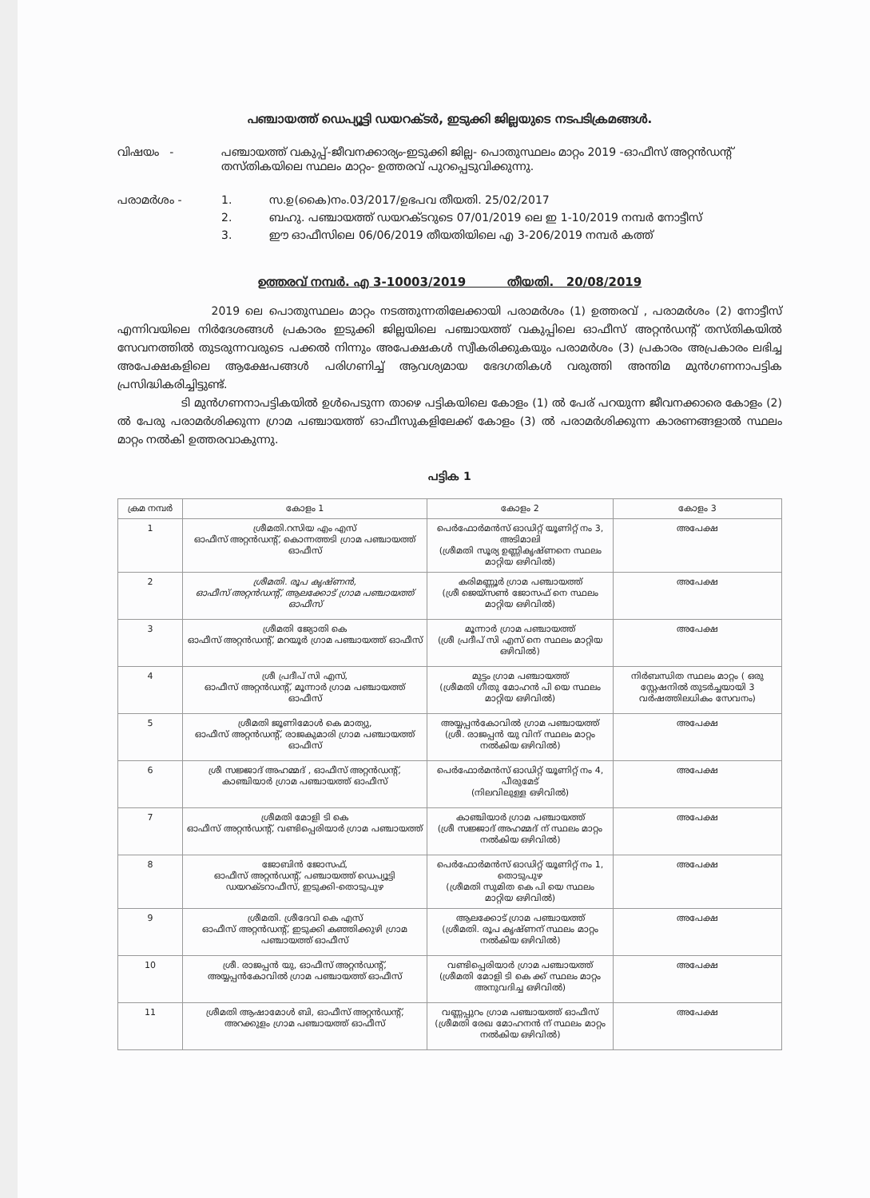പഞ്ചായത്ത് ഡെപ്യൂട്ടി ഡയറക്ടർ, ഇടുക്കി ജില്ലയുടെ നടപടിക്രമങ്ങൾ.
വിഷയം - പഞ്ചായത്ത് വകുപ്പ്-ജീവനക്കാര്യം-ഇടുക്കി ജില്ല- പൊതുസ്ഥലം മാറ്റം 2019 -ഓഫീസ് അറ്റൻഡന്റ് തസ്തികയിലെ സ്ഥലം മാറ്റം- ഉത്തരവ് പുറപ്പെടുവിക്കുന്നു.
പരാമർശം - 1. സ.ഉ(കൈ)നം.03/2017/ഉഭപവ തീയതി. 25/02/2017
2. ബഹു. പഞ്ചായത്ത് ഡയറക്ടറുടെ 07/01/2019 ലെ ഇ 1-10/2019 നമ്പർ നോട്ടീസ്
3. ഈ ഓഫീസിലെ 06/06/2019 തീയതിയിലെ എ 3-206/2019 നമ്പർ കത്ത്
ഉത്തരവ് നമ്പർ. എ 3-10003/2019 തീയതി. 20/08/2019
2019 ലെ പൊതുസ്ഥലം മാറ്റം നടത്തുന്നതിലേക്കായി പരാമർശം (1) ഉത്തരവ് , പരാമർശം (2) നോട്ടീസ് എന്നിവയിലെ നിർദേശങ്ങൾ പ്രകാരം ഇടുക്കി ജില്ലയിലെ പഞ്ചായത്ത് വകുപ്പിലെ ഓഫീസ് അറ്റൻഡന്റ് തസ്തികയിൽ സേവനത്തിൽ തുടരുന്നവരുടെ പക്കൽ നിന്നും അപേക്ഷകൾ സ്വീകരിക്കുകയും പരാമർശം (3) പ്രകാരം അപ്രകാരം ലഭിച്ച അപേക്ഷകളിലെ ആക്ഷേപങ്ങൾ പരിഗണിച്ച് ആവശ്യമായ ഭേദഗതികൾ വരുത്തി അന്തിമ മുൻഗണനാപട്ടിക പ്രസിദ്ധികരിച്ചിട്ടുണ്ട്.
ടി മുൻഗണനാപട്ടികയിൽ ഉൾപെടുന്ന താഴെ പട്ടികയിലെ കോളം (1) ൽ പേര് പറയുന്ന ജീവനക്കാരെ കോളം (2) ൽ പേരു പരാമർശിക്കുന്ന ഗ്രാമ പഞ്ചായത്ത് ഓഫീസുകളിലേക്ക് കോളം (3) ൽ പരാമർശിക്കുന്ന കാരണങ്ങളാൽ സ്ഥലം മാറ്റം നൽകി ഉത്തരവാകുന്നു.
പട്ടിക 1
| ക്രമ നമ്പർ | കോളം 1 | കോളം 2 | കോളം 3 |
| --- | --- | --- | --- |
| 1 | ശ്രീമതി.റസിയ എം എസ് ഓഫീസ് അറ്റൻഡന്റ്, കൊന്നത്തടി ഗ്രാമ പഞ്ചായത്ത് ഓഫീസ് | പെർഫോർമൻസ് ഓഡിറ്റ് യൂണിറ്റ് നം 3, അടിമാലി (ശ്രീമതി സൂര്യ ഉണ്ണികൃഷ്ണനെ സ്ഥലം മാറ്റിയ ഒഴിവിൽ) | അപേക്ഷ |
| 2 | ശ്രീമതി. രൂപ കൃഷ്ണൻ, ഓഫീസ് അറ്റൻഡന്റ്, ആലക്കോട് ഗ്രാമ പഞ്ചായത്ത് ഓഫീസ് | കരിമണ്ണൂർ ഗ്രാമ പഞ്ചായത്ത് (ശ്രീ ജെയ്സൺ ജോസഫ് നെ സ്ഥലം മാറ്റിയ ഒഴിവിൽ) | അപേക്ഷ |
| 3 | ശ്രീമതി ജ്യോതി കെ ഓഫീസ് അറ്റൻഡന്റ്, മറയൂർ ഗ്രാമ പഞ്ചായത്ത് ഓഫീസ് | മൂന്നാർ ഗ്രാമ പഞ്ചായത്ത് (ശ്രീ പ്രദീപ് സി എസ് നെ സ്ഥലം മാറ്റിയ ഒഴിവിൽ) | അപേക്ഷ |
| 4 | ശ്രീ പ്രദീപ് സി എസ്, ഓഫീസ് അറ്റൻഡന്റ്, മൂന്നാർ ഗ്രാമ പഞ്ചായത്ത് ഓഫീസ് | മുട്ടം ഗ്രാമ പഞ്ചായത്ത് (ശ്രീമതി ഗീതു മോഹൻ പി യെ സ്ഥലം മാറ്റിയ ഒഴിവിൽ) | നിർബന്ധിത സ്ഥലം മാറ്റം ( ഒരു സ്റ്റേഷനിൽ തുടർച്ചയായി 3 വർഷത്തിലധികം സേവനം) |
| 5 | ശ്രീമതി ജൂണിമോൾ കെ മാത്യു, ഓഫീസ് അറ്റൻഡന്റ്, രാജകുമാരി ഗ്രാമ പഞ്ചായത്ത് ഓഫീസ് | അയ്യപ്പൻകോവിൽ ഗ്രാമ പഞ്ചായത്ത് (ശ്രീ. രാജപ്പൻ യു വിന് സ്ഥലം മാറ്റം നൽകിയ ഒഴിവിൽ) | അപേക്ഷ |
| 6 | ശ്രീ സജ്ജാദ് അഹമ്മദ് , ഓഫീസ് അറ്റൻഡന്റ്, കാഞ്ചിയാർ ഗ്രാമ പഞ്ചായത്ത് ഓഫീസ് | പെർഫോർമൻസ് ഓഡിറ്റ് യൂണിറ്റ് നം 4, പീരുമേട് (നിലവിലുള്ള ഒഴിവിൽ) | അപേക്ഷ |
| 7 | ശ്രീമതി മോളി ടി കെ ഓഫീസ് അറ്റൻഡന്റ്, വണ്ടിപ്പെരിയാർ ഗ്രാമ പഞ്ചായത്ത് | കാഞ്ചിയാർ ഗ്രാമ പഞ്ചായത്ത് (ശ്രീ സജ്ജാദ് അഹമ്മദ് ന് സ്ഥലം മാറ്റം നൽകിയ ഒഴിവിൽ) | അപേക്ഷ |
| 8 | ജോബിൻ ജോസഫ്, ഓഫീസ് അറ്റൻഡന്റ്, പഞ്ചായത്ത് ഡെപ്യൂട്ടി ഡയറക്ടറാഫീസ്, ഇടുക്കി-തൊടുപുഴ | പെർഫോർമൻസ് ഓഡിറ്റ് യൂണിറ്റ് നം 1, തൊടുപുഴ (ശ്രീമതി സുമിത കെ പി യെ സ്ഥലം മാറ്റിയ ഒഴിവിൽ) | അപേക്ഷ |
| 9 | ശ്രീമതി. ശ്രീദേവി കെ എസ് ഓഫീസ് അറ്റൻഡന്റ്, ഇടുക്കി കഞ്ഞിക്കുഴി ഗ്രാമ പഞ്ചായത്ത് ഓഫീസ് | ആലക്കോട് ഗ്രാമ പഞ്ചായത്ത് (ശ്രീമതി. രൂപ കൃഷ്ണന് സ്ഥലം മാറ്റം നൽകിയ ഒഴിവിൽ) | അപേക്ഷ |
| 10 | ശ്രീ. രാജപ്പൻ യു, ഓഫീസ് അറ്റൻഡന്റ്, അയ്യപ്പൻകോവിൽ ഗ്രാമ പഞ്ചായത്ത് ഓഫീസ് | വണ്ടിപ്പെരിയാർ ഗ്രാമ പഞ്ചായത്ത് (ശ്രീമതി മോളി ടി കെ ക്ക് സ്ഥലം മാറ്റം അനുവദിച്ച ഒഴിവിൽ) | അപേക്ഷ |
| 11 | ശ്രീമതി ആഷാമോൾ ബി, ഓഫീസ് അറ്റൻഡന്റ്, അറക്കുളം ഗ്രാമ പഞ്ചായത്ത് ഓഫീസ് | വണ്ണപ്പുറം ഗ്രാമ പഞ്ചായത്ത് ഓഫീസ് (ശ്രീമതി രേഖ മോഹനൻ ന് സ്ഥലം മാറ്റം നൽകിയ ഒഴിവിൽ) | അപേക്ഷ |